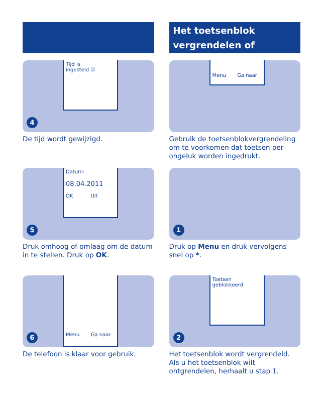Tijd is
ingesteld ☑
4
De tijd wordt gewijzigd.
Datum:
08.04.2011
OK Uit
5
Druk omhoog of omlaag om de datum in te stellen. Druk op OK.
Menu Ga naar
6
De telefoon is klaar voor gebruik.
Het toetsenblok
vergrendelen of
Menu Ga naar
Gebruik de toetsenblokvergrendeling om te voorkomen dat toetsen per ongeluk worden ingedrukt.
1
Druk op Menu en druk vervolgens snel op *.
Toetsen
geblokkeerd
2
Het toetsenblok wordt vergrendeld. Als u het toetsenblok wilt ontgrendelen, herhaalt u stap 1.